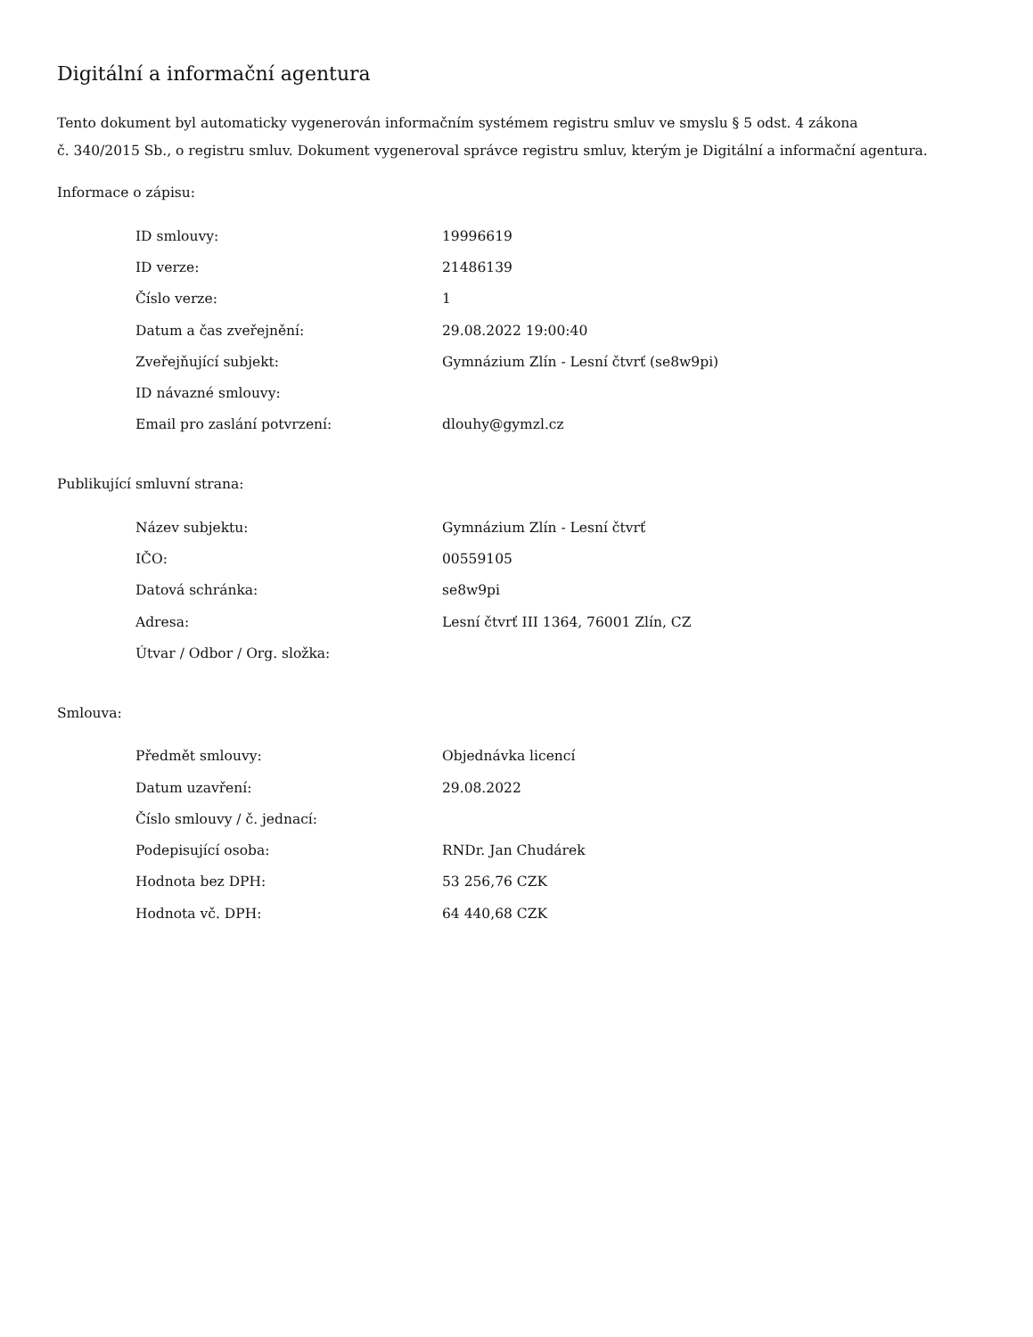Digitální a informační agentura
Tento dokument byl automaticky vygenerován informačním systémem registru smluv ve smyslu § 5 odst. 4 zákona
č. 340/2015 Sb., o registru smluv. Dokument vygeneroval správce registru smluv, kterým je Digitální a informační agentura.
Informace o zápisu:
| ID smlouvy: | 19996619 |
| ID verze: | 21486139 |
| Číslo verze: | 1 |
| Datum a čas zveřejnění: | 29.08.2022 19:00:40 |
| Zveřejňující subjekt: | Gymnázium Zlín - Lesní čtvrť (se8w9pi) |
| ID návazné smlouvy: | |
| Email pro zaslání potvrzení: | dlouhy@gymzl.cz |
Publikující smluvní strana:
| Název subjektu: | Gymnázium Zlín - Lesní čtvrť |
| IČO: | 00559105 |
| Datová schránka: | se8w9pi |
| Adresa: | Lesní čtvrť III 1364, 76001 Zlín, CZ |
| Útvar / Odbor / Org. složka: | |
Smlouva:
| Předmět smlouvy: | Objednávka licencí |
| Datum uzavření: | 29.08.2022 |
| Číslo smlouvy / č. jednací: | |
| Podepisující osoba: | RNDr. Jan Chudárek |
| Hodnota bez DPH: | 53 256,76 CZK |
| Hodnota vč. DPH: | 64 440,68 CZK |